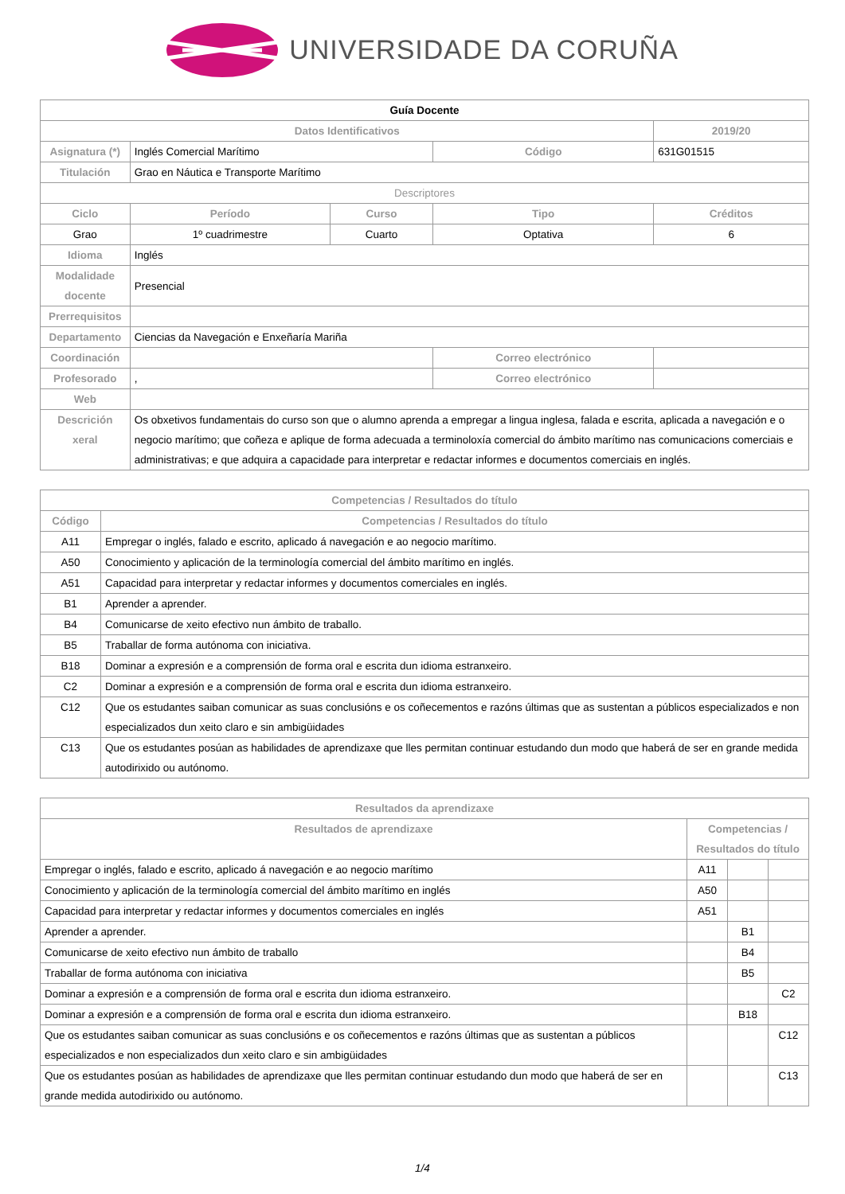UNIVERSIDADE DA CORUÑA
| Guía Docente | | | | | |
| --- | --- | --- | --- | --- | --- |
| Datos Identificativos | | | | | 2019/20 |
| Asignatura (*) | Inglés Comercial Marítimo | | Código | | 631G01515 |
| Titulación | Grao en Náutica e Transporte Marítimo | | | | |
| Descriptores | | | | | |
| Ciclo | Período | Curso | Tipo | | Créditos |
| Grao | 1º cuadrimestre | Cuarto | Optativa | | 6 |
| Idioma | Inglés | | | | |
| Modalidade docente | Presencial | | | | |
| Prerrequisitos | | | | | |
| Departamento | Ciencias da Navegación e Enxeñaría Mariña | | | | |
| Coordinación | | | Correo electrónico | | |
| Profesorado | , | | Correo electrónico | | |
| Web | | | | | |
| Descrición xeral | Os obxetivos fundamentais do curso son que o alumno aprenda a empregar a lingua inglesa, falada e escrita, aplicada a navegación e o negocio marítimo; que coñeza e aplique de forma adecuada a terminoloxía comercial do ámbito marítimo nas comunicacions comerciais e administrativas; e que adquira a capacidade para interpretar e redactar informes e documentos comerciais en inglés. | | | | |
| Competencias / Resultados do título | |
| --- | --- |
| Código | Competencias / Resultados do título |
| A11 | Empregar o inglés, falado e escrito, aplicado á navegación e ao negocio marítimo. |
| A50 | Conocimiento y aplicación de la terminología comercial del ámbito marítimo en inglés. |
| A51 | Capacidad para interpretar y redactar informes y documentos comerciales en inglés. |
| B1 | Aprender a aprender. |
| B4 | Comunicarse de xeito efectivo nun ámbito de traballo. |
| B5 | Traballar de forma autónoma con iniciativa. |
| B18 | Dominar a expresión e a comprensión de forma oral e escrita dun idioma estranxeiro. |
| C2 | Dominar a expresión e a comprensión de forma oral e escrita dun idioma estranxeiro. |
| C12 | Que os estudantes saiban comunicar as suas conclusións e os coñecementos e razóns últimas que as sustentan a públicos especializados e non especializados dun xeito claro e sin ambigüidades |
| C13 | Que os estudantes posúan as habilidades de aprendizaxe que lles permitan continuar estudando dun modo que haberá de ser en grande medida autodirixido ou autónomo. |
| Resultados da aprendizaxe | | | |
| --- | --- | --- | --- |
| Resultados de aprendizaxe | Competencias / Resultados do título | | |
| Empregar o inglés, falado e escrito, aplicado á navegación e ao negocio marítimo | A11 | | |
| Conocimiento y aplicación de la terminología comercial del ámbito marítimo en inglés | A50 | | |
| Capacidad para interpretar y redactar informes y documentos comerciales en inglés | A51 | | |
| Aprender a aprender. | | B1 | |
| Comunicarse de xeito efectivo nun ámbito de traballo | | B4 | |
| Traballar de forma autónoma con iniciativa | | B5 | |
| Dominar a expresión e a comprensión de forma oral e escrita dun idioma estranxeiro. | | | C2 |
| Dominar a expresión e a comprensión de forma oral e escrita dun idioma estranxeiro. | | B18 | |
| Que os estudantes saiban comunicar as suas conclusións e os coñecementos e razóns últimas que as sustentan a públicos especializados e non especializados dun xeito claro e sin ambigüidades | | | C12 |
| Que os estudantes posúan as habilidades de aprendizaxe que lles permitan continuar estudando dun modo que haberá de ser en grande medida autodirixido ou autónomo. | | | C13 |
1/4